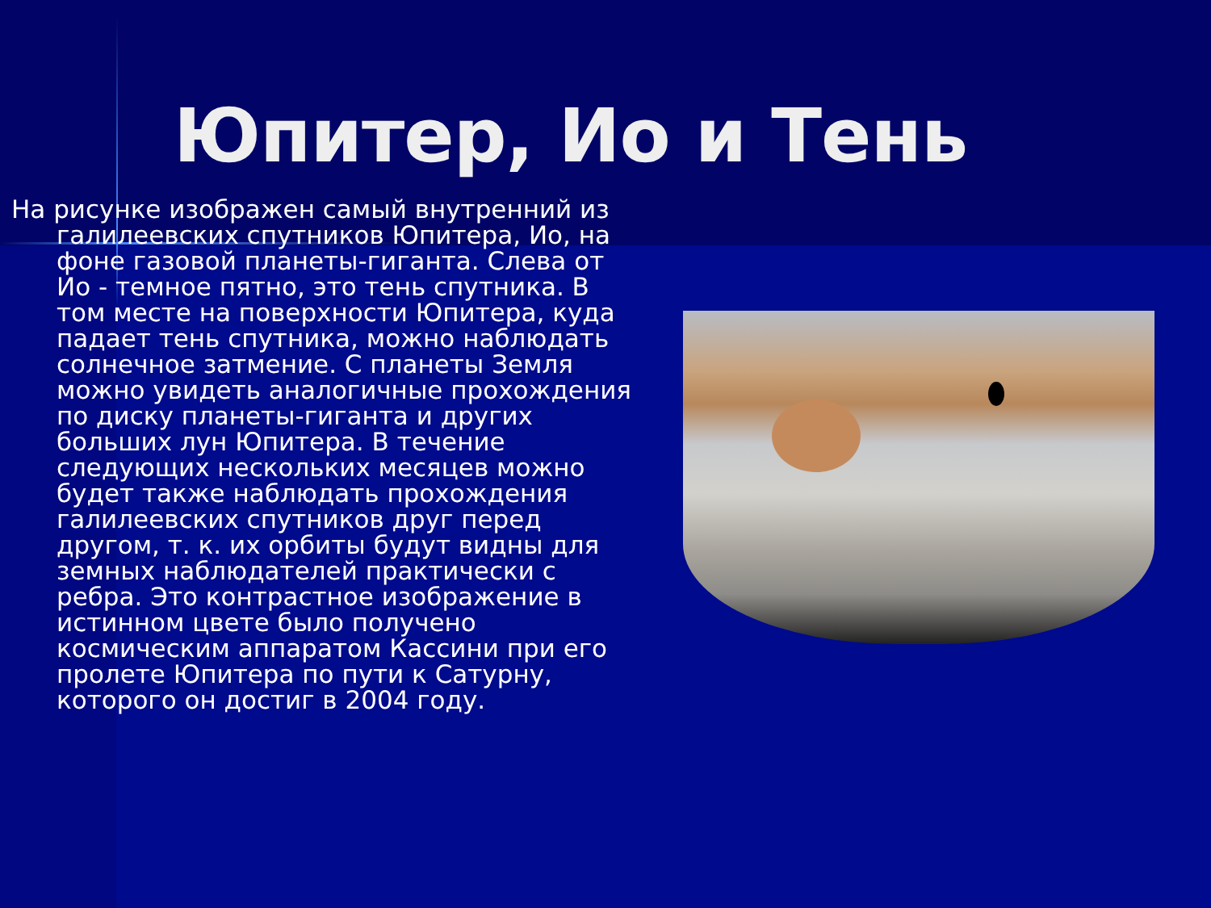Юпитер, Ио и Тень
На рисунке изображен самый внутренний из галилеевских спутников Юпитера, Ио, на фоне газовой планеты-гиганта. Слева от Ио - темное пятно, это тень спутника. В том месте на поверхности Юпитера, куда падает тень спутника, можно наблюдать солнечное затмение. С планеты Земля можно увидеть аналогичные прохождения по диску планеты-гиганта и других больших лун Юпитера. В течение следующих нескольких месяцев можно будет также наблюдать прохождения галилеевских спутников друг перед другом, т. к. их орбиты будут видны для земных наблюдателей практически с ребра. Это контрастное изображение в истинном цвете было получено космическим аппаратом Кассини при его пролете Юпитера по пути к Сатурну, которого он достиг в 2004 году.